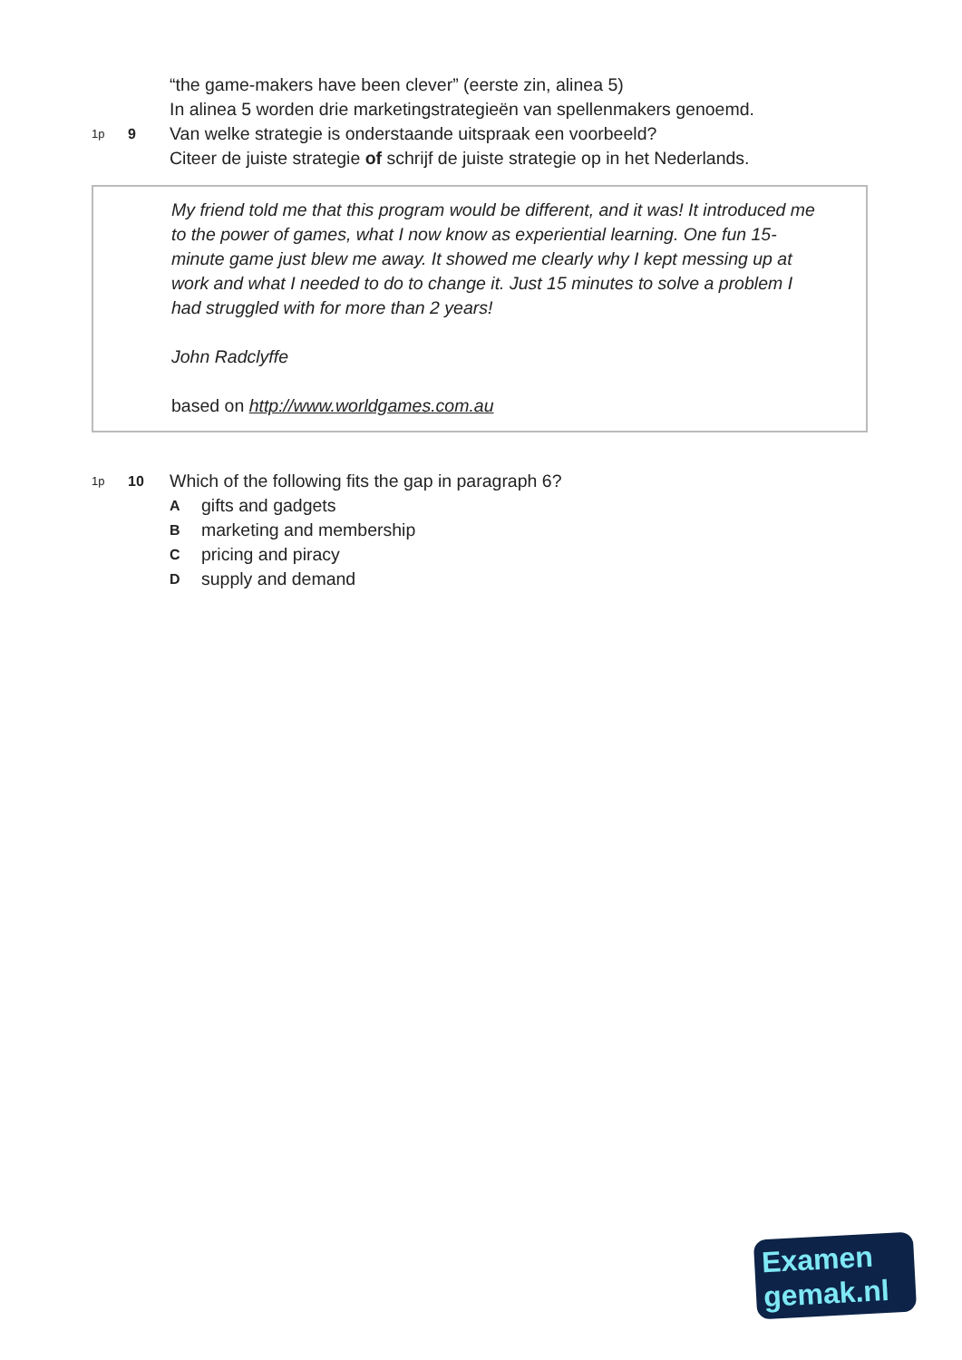“the game-makers have been clever” (eerste zin, alinea 5)
In alinea 5 worden drie marketingstrategieën van spellenmakers genoemd.
1p
9
Van welke strategie is onderstaande uitspraak een voorbeeld?
Citeer de juiste strategie of schrijf de juiste strategie op in het Nederlands.
My friend told me that this program would be different, and it was! It introduced me to the power of games, what I now know as experiential learning. One fun 15-minute game just blew me away. It showed me clearly why I kept messing up at work and what I needed to do to change it. Just 15 minutes to solve a problem I had struggled with for more than 2 years!
John Radclyffe
based on http://www.worldgames.com.au
1p
10
Which of the following fits the gap in paragraph 6?
Agifts and gadgets
Bmarketing and membership
Cpricing and piracy
Dsupply and demand
Examen
gemak.nl